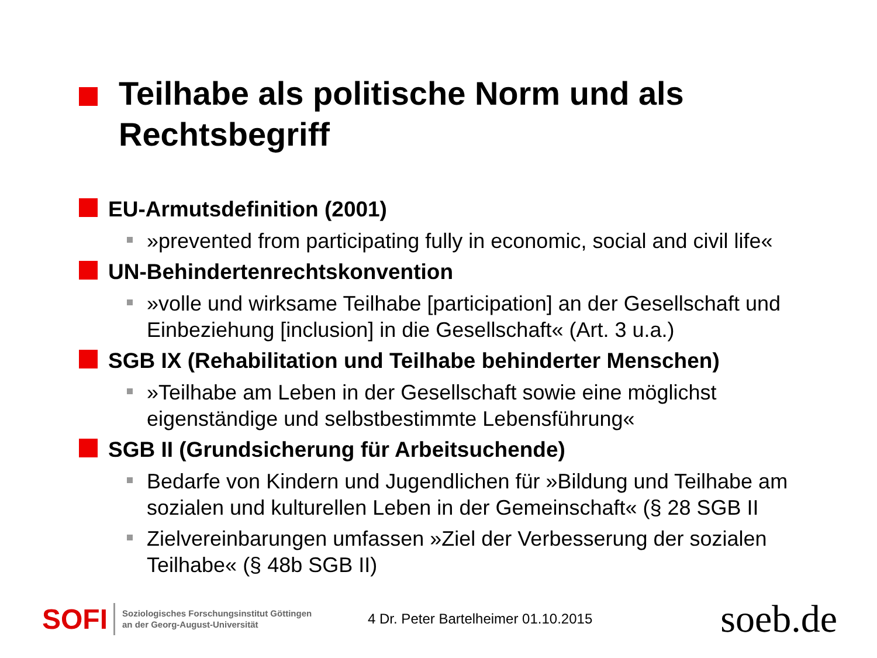Teilhabe als politische Norm und als
Rechtsbegriff
EU-Armutsdefinition (2001)
»prevented from participating fully in economic, social and civil life«
UN-Behindertenrechtskonvention
»volle und wirksame Teilhabe [participation] an der Gesellschaft und Einbeziehung [inclusion] in die Gesellschaft« (Art. 3 u.a.)
SGB IX (Rehabilitation und Teilhabe behinderter Menschen)
»Teilhabe am Leben in der Gesellschaft sowie eine möglichst eigenständige und selbstbestimmte Lebensführung«
SGB II (Grundsicherung für Arbeitsuchende)
Bedarfe von Kindern und Jugendlichen für »Bildung und Teilhabe am sozialen und kulturellen Leben in der Gemeinschaft« (§ 28 SGB II
Zielvereinbarungen umfassen »Ziel der Verbesserung der sozialen Teilhabe« (§ 48b SGB II)
SOFI
Soziologisches Forschungsinstitut Göttingen
an der Georg-August-Universität
4 Dr. Peter Bartelheimer 01.10.2015
soeb.de